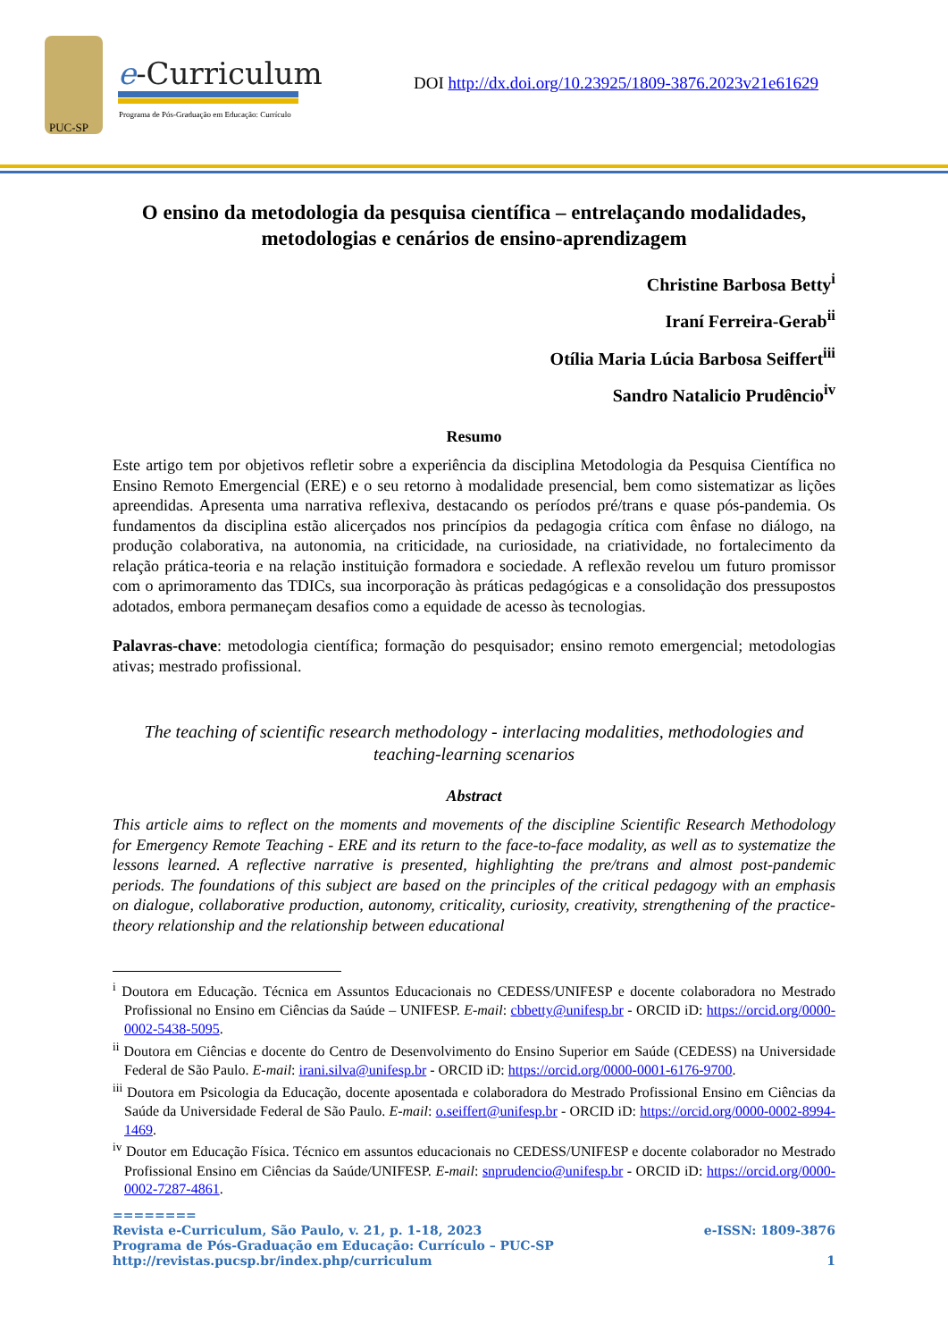PUC-SP
e-Curriculum
Programa de Pós-Graduação em Educação: Currículo
DOI http://dx.doi.org/10.23925/1809-3876.2023v21e61629
O ensino da metodologia da pesquisa científica – entrelaçando modalidades, metodologias e cenários de ensino-aprendizagem
Christine Barbosa Betty<sup>i</sup>
Iraní Ferreira-Gerab<sup>ii</sup>
Otília Maria Lúcia Barbosa Seiffert<sup>iii</sup>
Sandro Natalicio Prudêncio<sup>iv</sup>
Resumo
Este artigo tem por objetivos refletir sobre a experiência da disciplina Metodologia da Pesquisa Científica no Ensino Remoto Emergencial (ERE) e o seu retorno à modalidade presencial, bem como sistematizar as lições apreendidas. Apresenta uma narrativa reflexiva, destacando os períodos pré/trans e quase pós-pandemia. Os fundamentos da disciplina estão alicerçados nos princípios da pedagogia crítica com ênfase no diálogo, na produção colaborativa, na autonomia, na criticidade, na curiosidade, na criatividade, no fortalecimento da relação prática-teoria e na relação instituição formadora e sociedade. A reflexão revelou um futuro promissor com o aprimoramento das TDICs, sua incorporação às práticas pedagógicas e a consolidação dos pressupostos adotados, embora permaneçam desafios como a equidade de acesso às tecnologias.
Palavras-chave: metodologia científica; formação do pesquisador; ensino remoto emergencial; metodologias ativas; mestrado profissional.
The teaching of scientific research methodology - interlacing modalities, methodologies and teaching-learning scenarios
Abstract
This article aims to reflect on the moments and movements of the discipline Scientific Research Methodology for Emergency Remote Teaching - ERE and its return to the face-to-face modality, as well as to systematize the lessons learned. A reflective narrative is presented, highlighting the pre/trans and almost post-pandemic periods. The foundations of this subject are based on the principles of the critical pedagogy with an emphasis on dialogue, collaborative production, autonomy, criticality, curiosity, creativity, strengthening of the practice-theory relationship and the relationship between educational
<sup>i</sup> Doutora em Educação. Técnica em Assuntos Educacionais no CEDESS/UNIFESP e docente colaboradora no Mestrado Profissional no Ensino em Ciências da Saúde – UNIFESP. E-mail: cbbetty@unifesp.br - ORCID iD: https://orcid.org/0000-0002-5438-5095.
<sup>ii</sup> Doutora em Ciências e docente do Centro de Desenvolvimento do Ensino Superior em Saúde (CEDESS) na Universidade Federal de São Paulo. E-mail: irani.silva@unifesp.br - ORCID iD: https://orcid.org/0000-0001-6176-9700.
<sup>iii</sup> Doutora em Psicologia da Educação, docente aposentada e colaboradora do Mestrado Profissional Ensino em Ciências da Saúde da Universidade Federal de São Paulo. E-mail: o.seiffert@unifesp.br - ORCID iD: https://orcid.org/0000-0002-8994-1469.
<sup>iv</sup> Doutor em Educação Física. Técnico em assuntos educacionais no CEDESS/UNIFESP e docente colaborador no Mestrado Profissional Ensino em Ciências da Saúde/UNIFESP. E-mail: snprudencio@unifesp.br - ORCID iD: https://orcid.org/0000-0002-7287-4861.
========
Revista e-Curriculum, São Paulo, v. 21, p. 1-18, 2023 e-ISSN: 1809-3876
Programa de Pós-Graduação em Educação: Currículo – PUC-SP
http://revistas.pucsp.br/index.php/curriculum 1